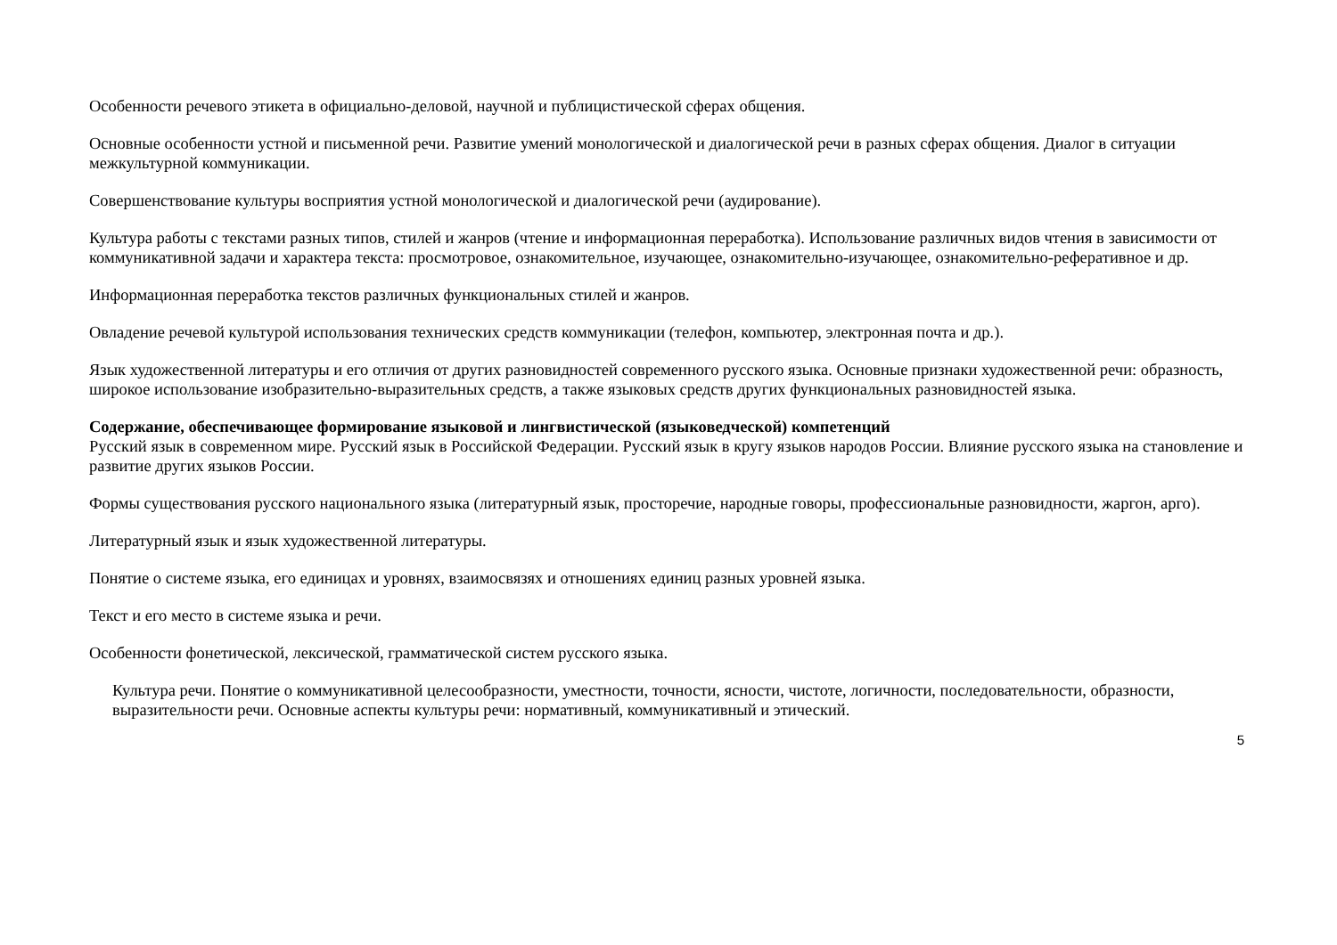Особенности речевого этикета в официально-деловой, научной и публицистической сферах общения.
Основные особенности устной и письменной речи. Развитие умений монологической и диалогической речи в разных сферах общения. Диалог в ситуации межкультурной коммуникации.
Совершенствование культуры восприятия устной монологической и диалогической речи (аудирование).
Культура работы с текстами разных типов, стилей и жанров (чтение и информационная переработка). Использование различных видов чтения в зависимости от коммуникативной задачи и характера текста: просмотровое, ознакомительное, изучающее, ознакомительно-изучающее, ознакомительно-реферативное и др.
Информационная переработка текстов различных функциональных стилей и жанров.
Овладение речевой культурой использования технических средств коммуникации (телефон, компьютер, электронная почта и др.).
Язык художественной литературы и его отличия от других разновидностей современного русского языка. Основные признаки художественной речи: образность, широкое использование изобразительно-выразительных средств, а также языковых средств других функциональных разновидностей языка.
Содержание, обеспечивающее формирование языковой и лингвистической (языковедческой) компетенций
Русский язык в современном мире. Русский язык в Российской Федерации. Русский язык в кругу языков народов России. Влияние русского языка на становление и развитие других языков России.
Формы существования русского национального языка (литературный язык, просторечие, народные говоры, профессиональные разновидности, жаргон, арго).
Литературный язык и язык художественной литературы.
Понятие о системе языка, его единицах и уровнях, взаимосвязях и отношениях единиц разных уровней языка.
Текст и его место в системе языка и речи.
Особенности фонетической, лексической, грамматической систем русского языка.
Культура речи. Понятие о коммуникативной целесообразности, уместности, точности, ясности, чистоте, логичности, последовательности, образности, выразительности речи. Основные аспекты культуры речи: нормативный, коммуникативный и этический.
5